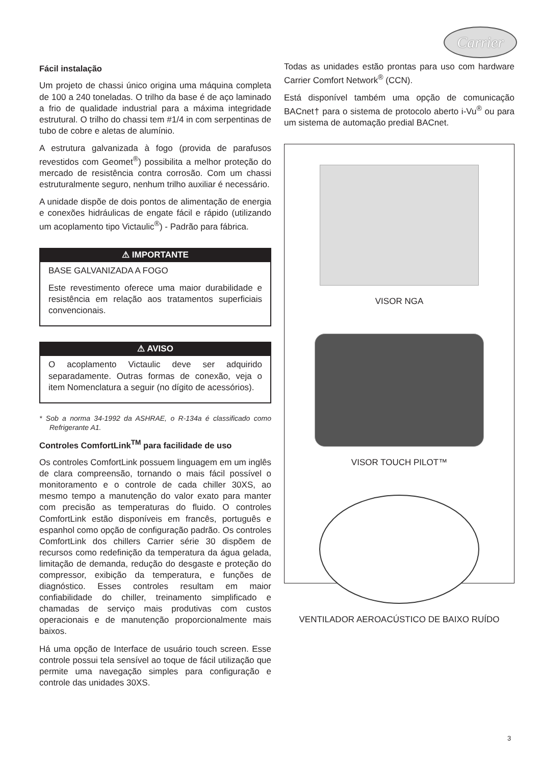Carrier
Fácil instalação
Um projeto de chassi único origina uma máquina completa de 100 a 240 toneladas. O trilho da base é de aço laminado a frio de qualidade industrial para a máxima integridade estrutural. O trilho do chassi tem #1/4 in com serpentinas de tubo de cobre e aletas de alumínio.
A estrutura galvanizada à fogo (provida de parafusos revestidos com Geomet<sup>®</sup>) possibilita a melhor proteção do mercado de resistência contra corrosão. Com um chassi estruturalmente seguro, nenhum trilho auxiliar é necessário.
A unidade dispõe de dois pontos de alimentação de energia e conexões hidráulicas de engate fácil e rápido (utilizando um acoplamento tipo Victaulic<sup>®</sup>) - Padrão para fábrica.
⚠ IMPORTANTE
BASE GALVANIZADA A FOGO
Este revestimento oferece uma maior durabilidade e resistência em relação aos tratamentos superficiais convencionais.
⚠ AVISO
O acoplamento Victaulic deve ser adquirido separadamente. Outras formas de conexão, veja o item Nomenclatura a seguir (no dígito de acessórios).
* Sob a norma 34-1992 da ASHRAE, o R-134a é classificado como Refrigerante A1.
Controles ComfortLink<sup>TM</sup> para facilidade de uso
Os controles ComfortLink possuem linguagem em um inglês de clara compreensão, tornando o mais fácil possível o monitoramento e o controle de cada chiller 30XS, ao mesmo tempo a manutenção do valor exato para manter com precisão as temperaturas do fluido. O controles ComfortLink estão disponíveis em francês, português e espanhol como opção de configuração padrão. Os controles ComfortLink dos chillers Carrier série 30 dispõem de recursos como redefinição da temperatura da água gelada, limitação de demanda, redução do desgaste e proteção do compressor, exibição da temperatura, e funções de diagnóstico. Esses controles resultam em maior confiabilidade do chiller, treinamento simplificado e chamadas de serviço mais produtivas com custos operacionais e de manutenção proporcionalmente mais baixos.
Há uma opção de Interface de usuário touch screen. Esse controle possui tela sensível ao toque de fácil utilização que permite uma navegação simples para configuração e controle das unidades 30XS.
Todas as unidades estão prontas para uso com hardware Carrier Comfort Network<sup>®</sup> (CCN).
Está disponível também uma opção de comunicação BACnet† para o sistema de protocolo aberto i-Vu<sup>®</sup> ou para um sistema de automação predial BACnet.
VISOR NGA
VISOR TOUCH PILOT™
VENTILADOR AEROACÚSTICO DE BAIXO RUÍDO
3